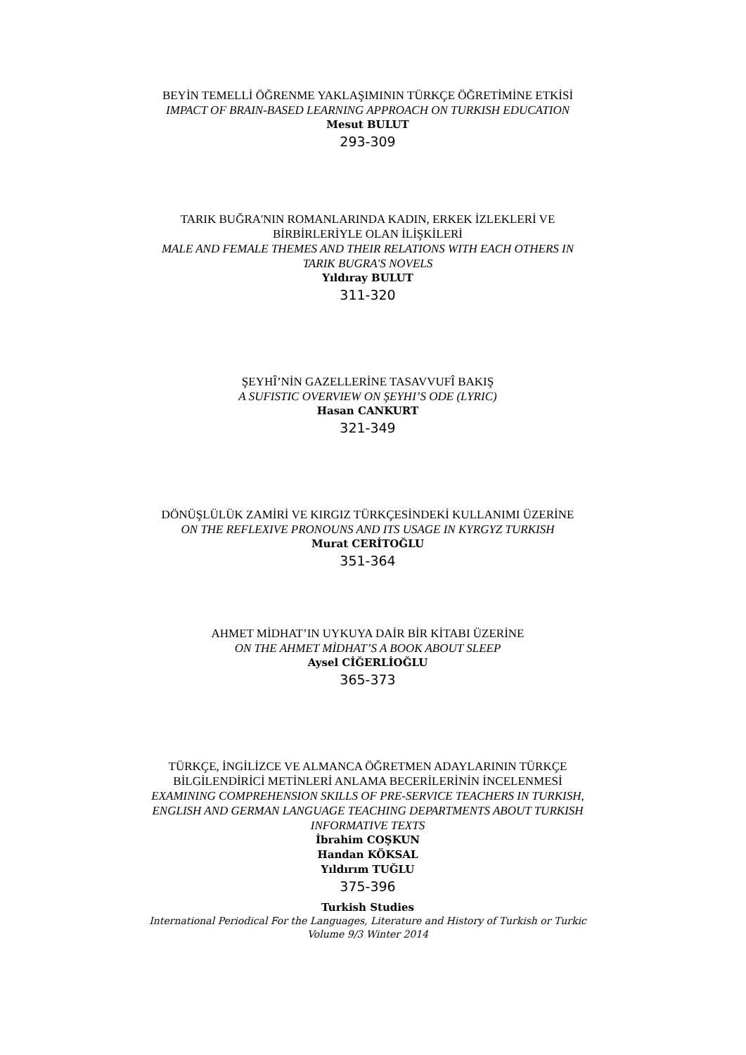BEYİN TEMELLİ ÖĞRENME YAKLAŞIMININ TÜRKÇE ÖĞRETİMİNE ETKİSİ
IMPACT OF BRAIN-BASED LEARNING APPROACH ON TURKISH EDUCATION
Mesut BULUT
293-309
TARIK BUĞRA'NIN ROMANLARINDA KADIN, ERKEK İZLEKLERİ VE BİRBİRLERİYLE OLAN İLİŞKİLERİ
MALE AND FEMALE THEMES AND THEIR RELATIONS WITH EACH OTHERS IN TARIK BUGRA'S NOVELS
Yıldıray BULUT
311-320
ŞEYHÎ’NİN GAZELLERİNE TASAVVUFÎ BAKIŞ
A SUFISTIC OVERVIEW ON ŞEYHI’S ODE (LYRIC)
Hasan CANKURT
321-349
DÖNÜŞLÜLÜK ZAMİRİ VE KIRGIZ TÜRKÇESİNDEKİ KULLANIMI ÜZERİNE
ON THE REFLEXIVE PRONOUNS AND ITS USAGE IN KYRGYZ TURKISH
Murat CERİTOĞLU
351-364
AHMET MİDHAT’IN UYKUYA DAİR BİR KİTABI ÜZERİNE
ON THE AHMET MİDHAT’S A BOOK ABOUT SLEEP
Aysel CİĞERLİOĞLU
365-373
TÜRKÇE, İNGİLİZCE VE ALMANCA ÖĞRETMEN ADAYLARININ TÜRKÇE BİLGİLENDİRİCİ METİNLERİ ANLAMA BECERİLERİNİN İNCELENMESİ
EXAMINING COMPREHENSION SKILLS OF PRE-SERVICE TEACHERS IN TURKISH, ENGLISH AND GERMAN LANGUAGE TEACHING DEPARTMENTS ABOUT TURKISH INFORMATIVE TEXTS
İbrahim COŞKUN
Handan KÖKSAL
Yıldırım TUĞLU
375-396
Turkish Studies
International Periodical For the Languages, Literature and History of Turkish or Turkic
Volume 9/3 Winter 2014